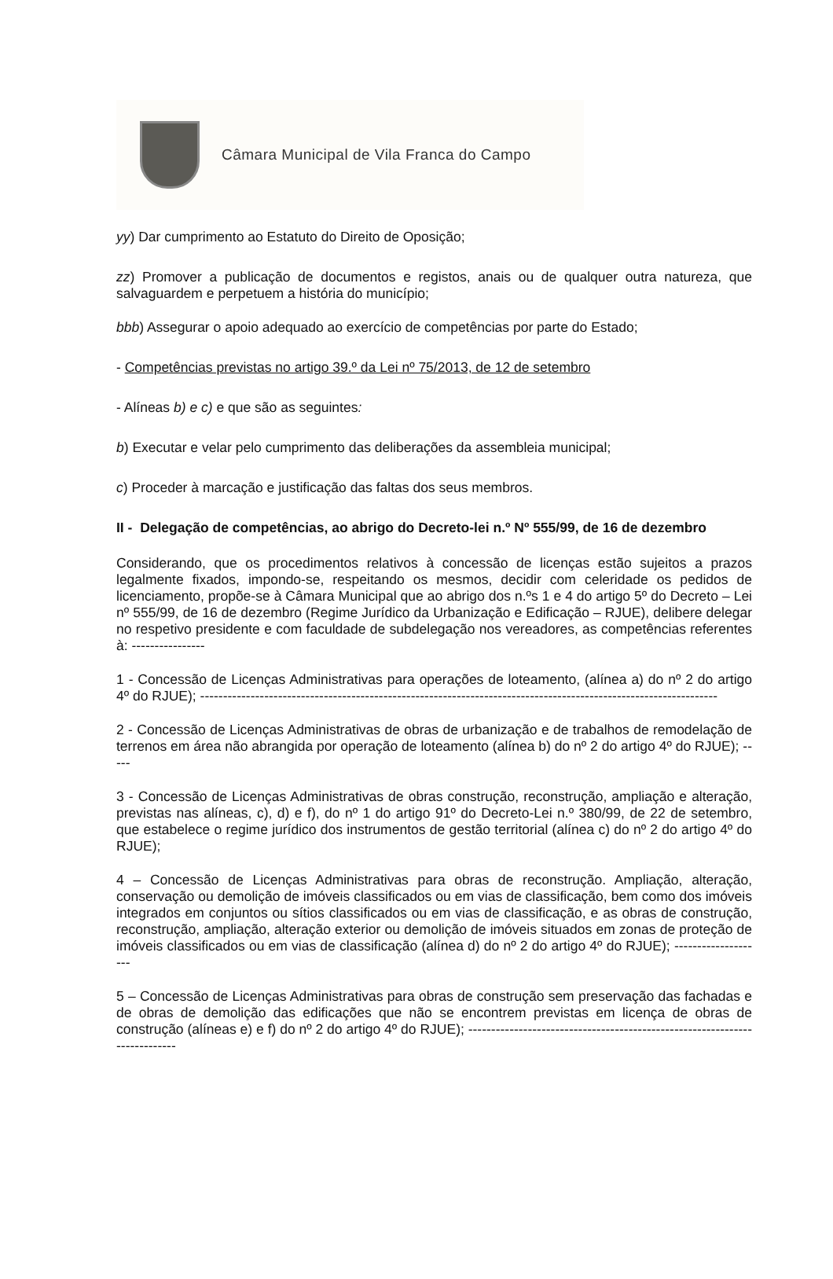Câmara Municipal de Vila Franca do Campo
yy) Dar cumprimento ao Estatuto do Direito de Oposição;
zz) Promover a publicação de documentos e registos, anais ou de qualquer outra natureza, que salvaguardem e perpetuem a história do município;
bbb) Assegurar o apoio adequado ao exercício de competências por parte do Estado;
- Competências previstas no artigo 39.º da Lei nº 75/2013, de 12 de setembro
- Alíneas b) e c) e que são as seguintes:
b) Executar e velar pelo cumprimento das deliberações da assembleia municipal;
c) Proceder à marcação e justificação das faltas dos seus membros.
II - Delegação de competências, ao abrigo do Decreto-lei n.º Nº 555/99, de 16 de dezembro
Considerando, que os procedimentos relativos à concessão de licenças estão sujeitos a prazos legalmente fixados, impondo-se, respeitando os mesmos, decidir com celeridade os pedidos de licenciamento, propõe-se à Câmara Municipal que ao abrigo dos n.ºs 1 e 4 do artigo 5º do Decreto – Lei nº 555/99, de 16 de dezembro (Regime Jurídico da Urbanização e Edificação – RJUE), delibere delegar no respetivo presidente e com faculdade de subdelegação nos vereadores, as competências referentes à: ----------------
1 - Concessão de Licenças Administrativas para operações de loteamento, (alínea a) do nº 2 do artigo 4º do RJUE); -----------------------------------------------------------------------------------------------------------------
2 - Concessão de Licenças Administrativas de obras de urbanização e de trabalhos de remodelação de terrenos em área não abrangida por operação de loteamento (alínea b) do nº 2 do artigo 4º do RJUE); -----
3 - Concessão de Licenças Administrativas de obras construção, reconstrução, ampliação e alteração, previstas nas alíneas, c), d) e f), do nº 1 do artigo 91º do Decreto-Lei n.º 380/99, de 22 de setembro, que estabelece o regime jurídico dos instrumentos de gestão territorial (alínea c) do nº 2 do artigo 4º do RJUE);
4 – Concessão de Licenças Administrativas para obras de reconstrução. Ampliação, alteração, conservação ou demolição de imóveis classificados ou em vias de classificação, bem como dos imóveis integrados em conjuntos ou sítios classificados ou em vias de classificação, e as obras de construção, reconstrução, ampliação, alteração exterior ou demolição de imóveis situados em zonas de proteção de imóveis classificados ou em vias de classificação (alínea d) do nº 2 do artigo 4º do RJUE); --------------------
5 – Concessão de Licenças Administrativas para obras de construção sem preservação das fachadas e de obras de demolição das edificações que não se encontrem previstas em licença de obras de construção (alíneas e) e f) do nº 2 do artigo 4º do RJUE); ---------------------------------------------------------------------------